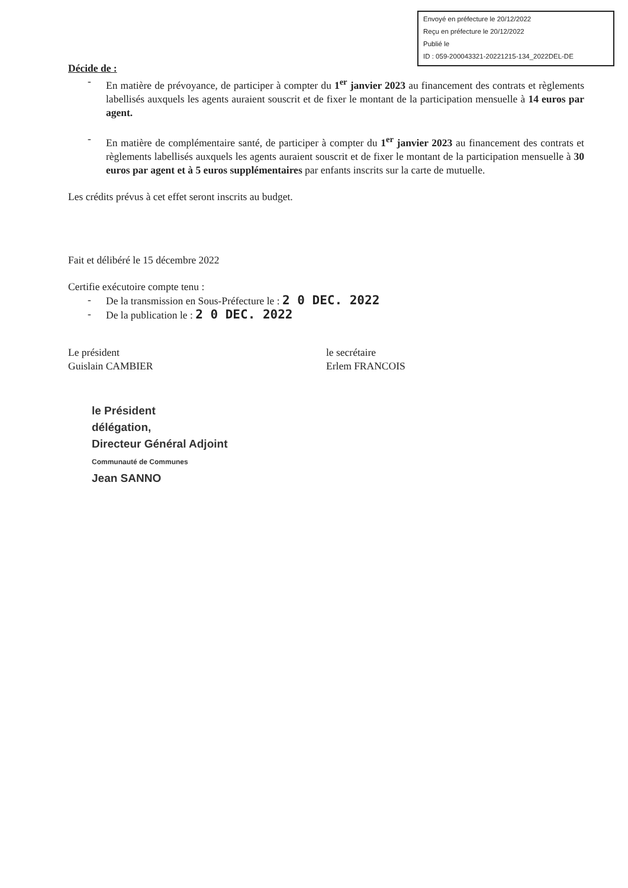Envoyé en préfecture le 20/12/2022
Reçu en préfecture le 20/12/2022
Publié le
ID : 059-200043321-20221215-134_2022DEL-DE
Décide de :
-
En matière de prévoyance, de participer à compter du 1<sup>er</sup> janvier 2023 au financement des contrats et règlements labellisés auxquels les agents auraient souscrit et de fixer le montant de la participation mensuelle à 14 euros par agent.
-
En matière de complémentaire santé, de participer à compter du 1<sup>er</sup> janvier 2023 au financement des contrats et règlements labellisés auxquels les agents auraient souscrit et de fixer le montant de la participation mensuelle à 30 euros par agent et à 5 euros supplémentaires par enfants inscrits sur la carte de mutuelle.
Les crédits prévus à cet effet seront inscrits au budget.
Fait et délibéré le 15 décembre 2022
Certifie exécutoire compte tenu :
-
De la transmission en Sous-Préfecture le : 2 0 DEC. 2022
-
De la publication le : 2 0 DEC. 2022
Le président
Guislain CAMBIER
le secrétaire
Erlem FRANCOIS
le Président
délégation,
Directeur Général Adjoint
Communauté de Communes
Jean SANNO